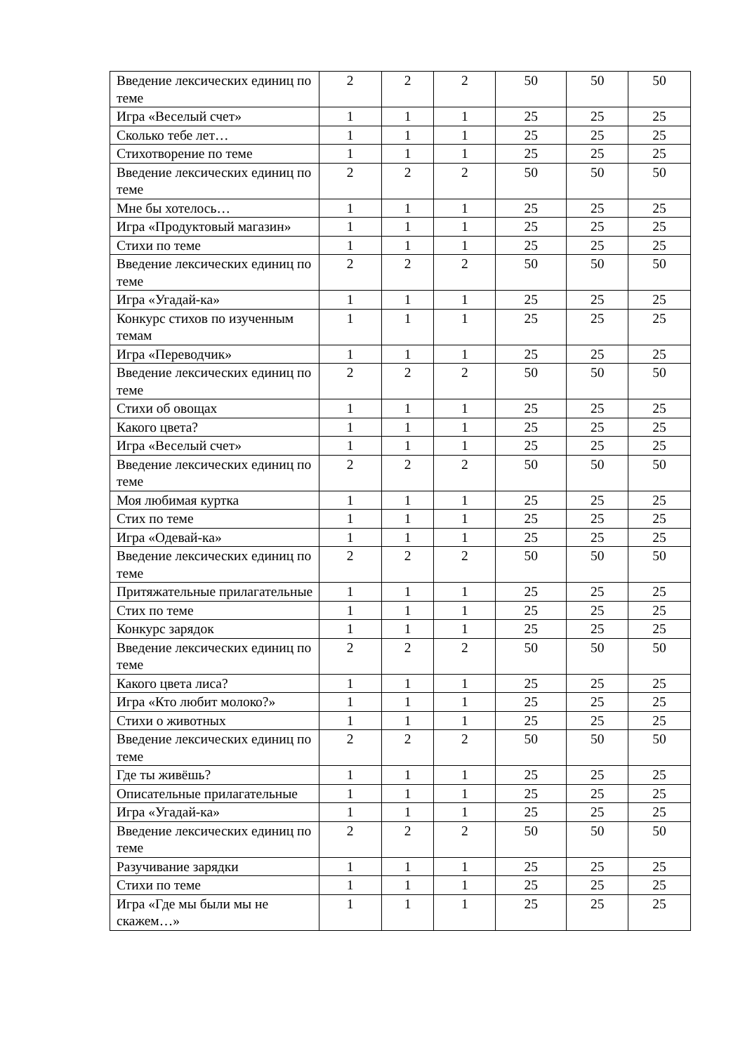| Введение лексических единиц по теме | 2 | 2 | 2 | 50 | 50 | 50 |
| Игра «Веселый счет» | 1 | 1 | 1 | 25 | 25 | 25 |
| Сколько тебе лет… | 1 | 1 | 1 | 25 | 25 | 25 |
| Стихотворение по теме | 1 | 1 | 1 | 25 | 25 | 25 |
| Введение лексических единиц по теме | 2 | 2 | 2 | 50 | 50 | 50 |
| Мне бы хотелось… | 1 | 1 | 1 | 25 | 25 | 25 |
| Игра «Продуктовый магазин» | 1 | 1 | 1 | 25 | 25 | 25 |
| Стихи по теме | 1 | 1 | 1 | 25 | 25 | 25 |
| Введение лексических единиц по теме | 2 | 2 | 2 | 50 | 50 | 50 |
| Игра «Угадай-ка» | 1 | 1 | 1 | 25 | 25 | 25 |
| Конкурс стихов по изученным темам | 1 | 1 | 1 | 25 | 25 | 25 |
| Игра «Переводчик» | 1 | 1 | 1 | 25 | 25 | 25 |
| Введение лексических единиц по теме | 2 | 2 | 2 | 50 | 50 | 50 |
| Стихи об овощах | 1 | 1 | 1 | 25 | 25 | 25 |
| Какого цвета? | 1 | 1 | 1 | 25 | 25 | 25 |
| Игра «Веселый счет» | 1 | 1 | 1 | 25 | 25 | 25 |
| Введение лексических единиц по теме | 2 | 2 | 2 | 50 | 50 | 50 |
| Моя любимая куртка | 1 | 1 | 1 | 25 | 25 | 25 |
| Стих по теме | 1 | 1 | 1 | 25 | 25 | 25 |
| Игра «Одевай-ка» | 1 | 1 | 1 | 25 | 25 | 25 |
| Введение лексических единиц по теме | 2 | 2 | 2 | 50 | 50 | 50 |
| Притяжательные прилагательные | 1 | 1 | 1 | 25 | 25 | 25 |
| Стих по теме | 1 | 1 | 1 | 25 | 25 | 25 |
| Конкурс зарядок | 1 | 1 | 1 | 25 | 25 | 25 |
| Введение лексических единиц по теме | 2 | 2 | 2 | 50 | 50 | 50 |
| Какого цвета лиса? | 1 | 1 | 1 | 25 | 25 | 25 |
| Игра «Кто любит молоко?» | 1 | 1 | 1 | 25 | 25 | 25 |
| Стихи о животных | 1 | 1 | 1 | 25 | 25 | 25 |
| Введение лексических единиц по теме | 2 | 2 | 2 | 50 | 50 | 50 |
| Где ты живёшь? | 1 | 1 | 1 | 25 | 25 | 25 |
| Описательные прилагательные | 1 | 1 | 1 | 25 | 25 | 25 |
| Игра «Угадай-ка» | 1 | 1 | 1 | 25 | 25 | 25 |
| Введение лексических единиц по теме | 2 | 2 | 2 | 50 | 50 | 50 |
| Разучивание зарядки | 1 | 1 | 1 | 25 | 25 | 25 |
| Стихи по теме | 1 | 1 | 1 | 25 | 25 | 25 |
| Игра «Где мы были мы не скажем…» | 1 | 1 | 1 | 25 | 25 | 25 |